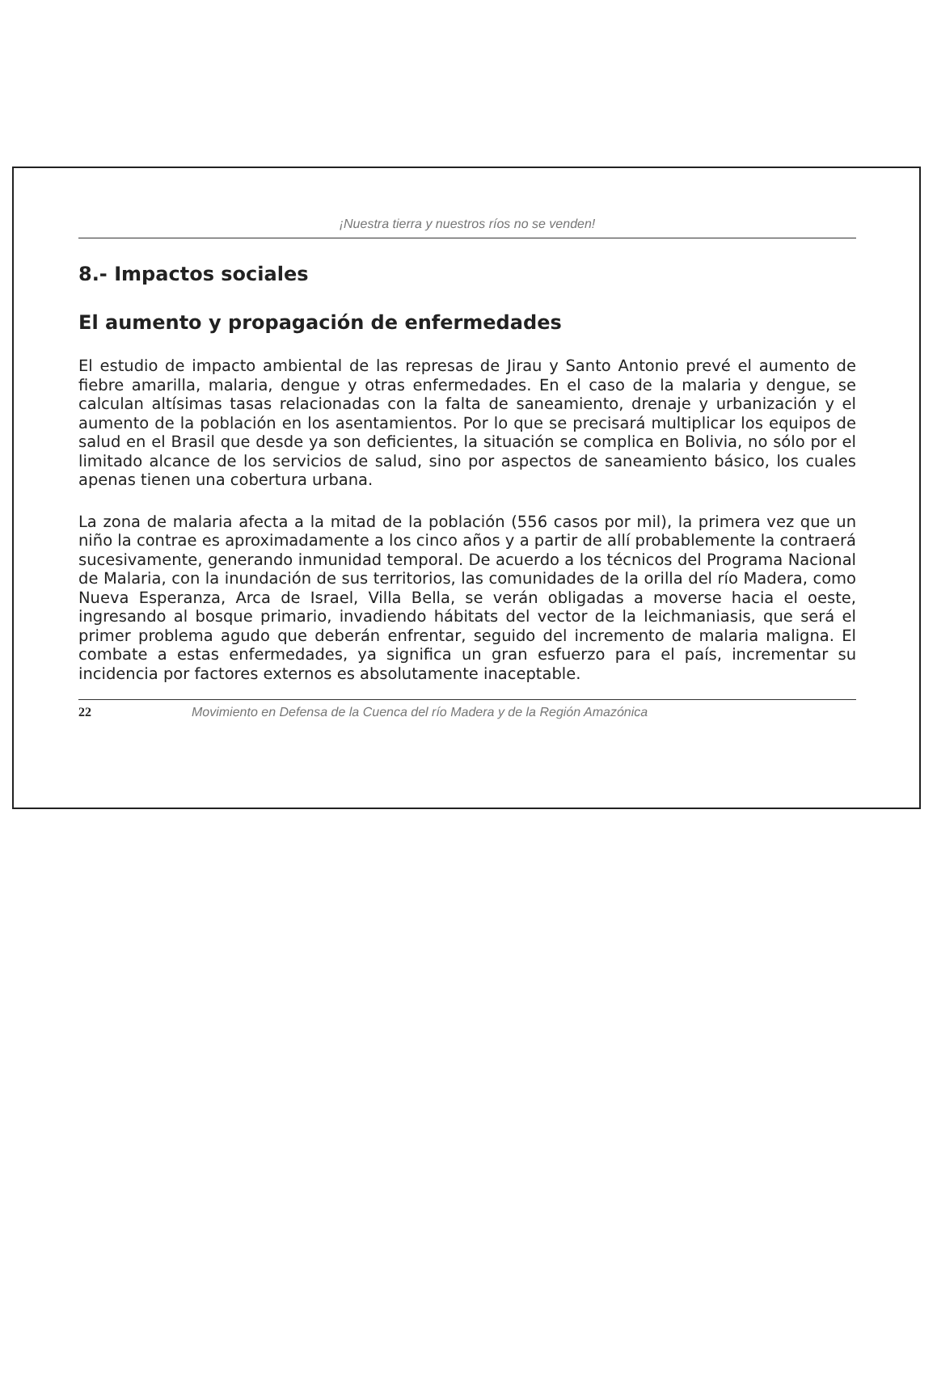¡Nuestra tierra y nuestros ríos no se venden!
8.- Impactos sociales
El aumento y propagación de enfermedades
El estudio de impacto ambiental de las represas de Jirau y Santo Antonio prevé el aumento de fiebre amarilla, malaria, dengue y otras enfermedades. En el caso de la malaria y dengue, se calculan altísimas tasas relacionadas con la falta de saneamiento, drenaje y urbanización y el aumento de la población en los asentamientos. Por lo que se precisará multiplicar los equipos de salud en el Brasil que desde ya son deficientes, la situación se complica en Bolivia, no sólo por el limitado alcance de los servicios de salud, sino por aspectos de saneamiento básico, los cuales apenas tienen una cobertura urbana.
La zona de malaria afecta a la mitad de la población (556 casos por mil), la primera vez que un niño la contrae es aproximadamente a los cinco años y a partir de allí probablemente la contraerá sucesivamente, generando inmunidad temporal. De acuerdo a los técnicos del Programa Nacional de Malaria, con la inundación de sus territorios, las comunidades de la orilla del río Madera, como Nueva Esperanza, Arca de Israel, Villa Bella, se verán obligadas a moverse hacia el oeste, ingresando al bosque primario, invadiendo hábitats del vector de la leichmaniasis, que será el primer problema agudo que deberán enfrentar, seguido del incremento de malaria maligna. El combate a estas enfermedades, ya significa un gran esfuerzo para el país, incrementar su incidencia por factores externos es absolutamente inaceptable.
22 Movimiento en Defensa de la Cuenca del río Madera y de la Región Amazónica